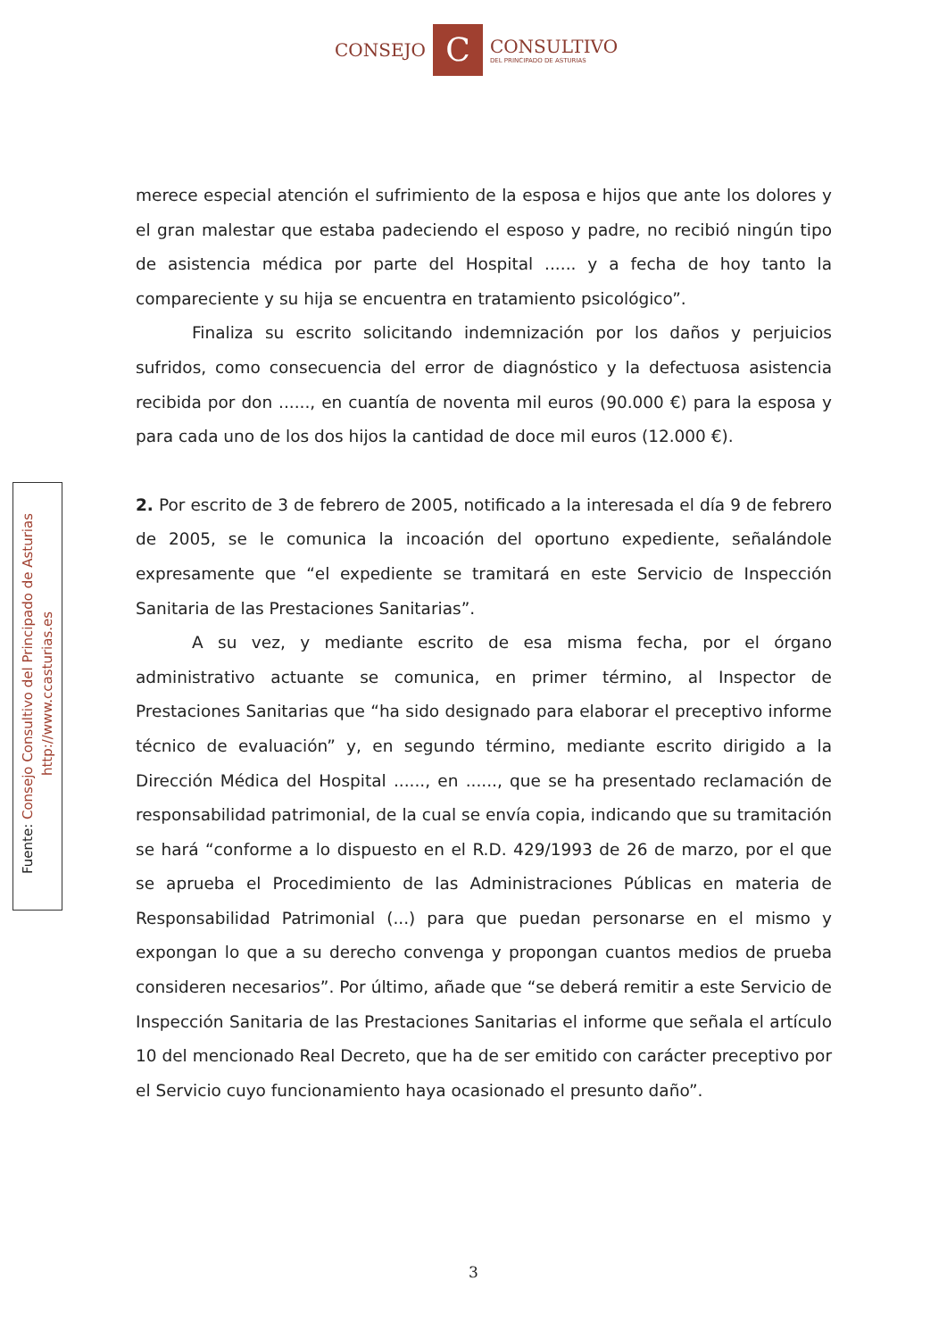CONSEJO C CONSULTIVO
DEL PRINCIPADO DE ASTURIAS
Fuente: Consejo Consultivo del Principado de Asturias
http://www.ccasturias.es
merece especial atención el sufrimiento de la esposa e hijos que ante los dolores y el gran malestar que estaba padeciendo el esposo y padre, no recibió ningún tipo de asistencia médica por parte del Hospital ...... y a fecha de hoy tanto la compareciente y su hija se encuentra en tratamiento psicológico”.
Finaliza su escrito solicitando indemnización por los daños y perjuicios sufridos, como consecuencia del error de diagnóstico y la defectuosa asistencia recibida por don ......, en cuantía de noventa mil euros (90.000 €) para la esposa y para cada uno de los dos hijos la cantidad de doce mil euros (12.000 €).
2. Por escrito de 3 de febrero de 2005, notificado a la interesada el día 9 de febrero de 2005, se le comunica la incoación del oportuno expediente, señalándole expresamente que “el expediente se tramitará en este Servicio de Inspección Sanitaria de las Prestaciones Sanitarias”.
A su vez, y mediante escrito de esa misma fecha, por el órgano administrativo actuante se comunica, en primer término, al Inspector de Prestaciones Sanitarias que “ha sido designado para elaborar el preceptivo informe técnico de evaluación” y, en segundo término, mediante escrito dirigido a la Dirección Médica del Hospital ......, en ......, que se ha presentado reclamación de responsabilidad patrimonial, de la cual se envía copia, indicando que su tramitación se hará “conforme a lo dispuesto en el R.D. 429/1993 de 26 de marzo, por el que se aprueba el Procedimiento de las Administraciones Públicas en materia de Responsabilidad Patrimonial (...) para que puedan personarse en el mismo y expongan lo que a su derecho convenga y propongan cuantos medios de prueba consideren necesarios”. Por último, añade que “se deberá remitir a este Servicio de Inspección Sanitaria de las Prestaciones Sanitarias el informe que señala el artículo 10 del mencionado Real Decreto, que ha de ser emitido con carácter preceptivo por el Servicio cuyo funcionamiento haya ocasionado el presunto daño”.
3